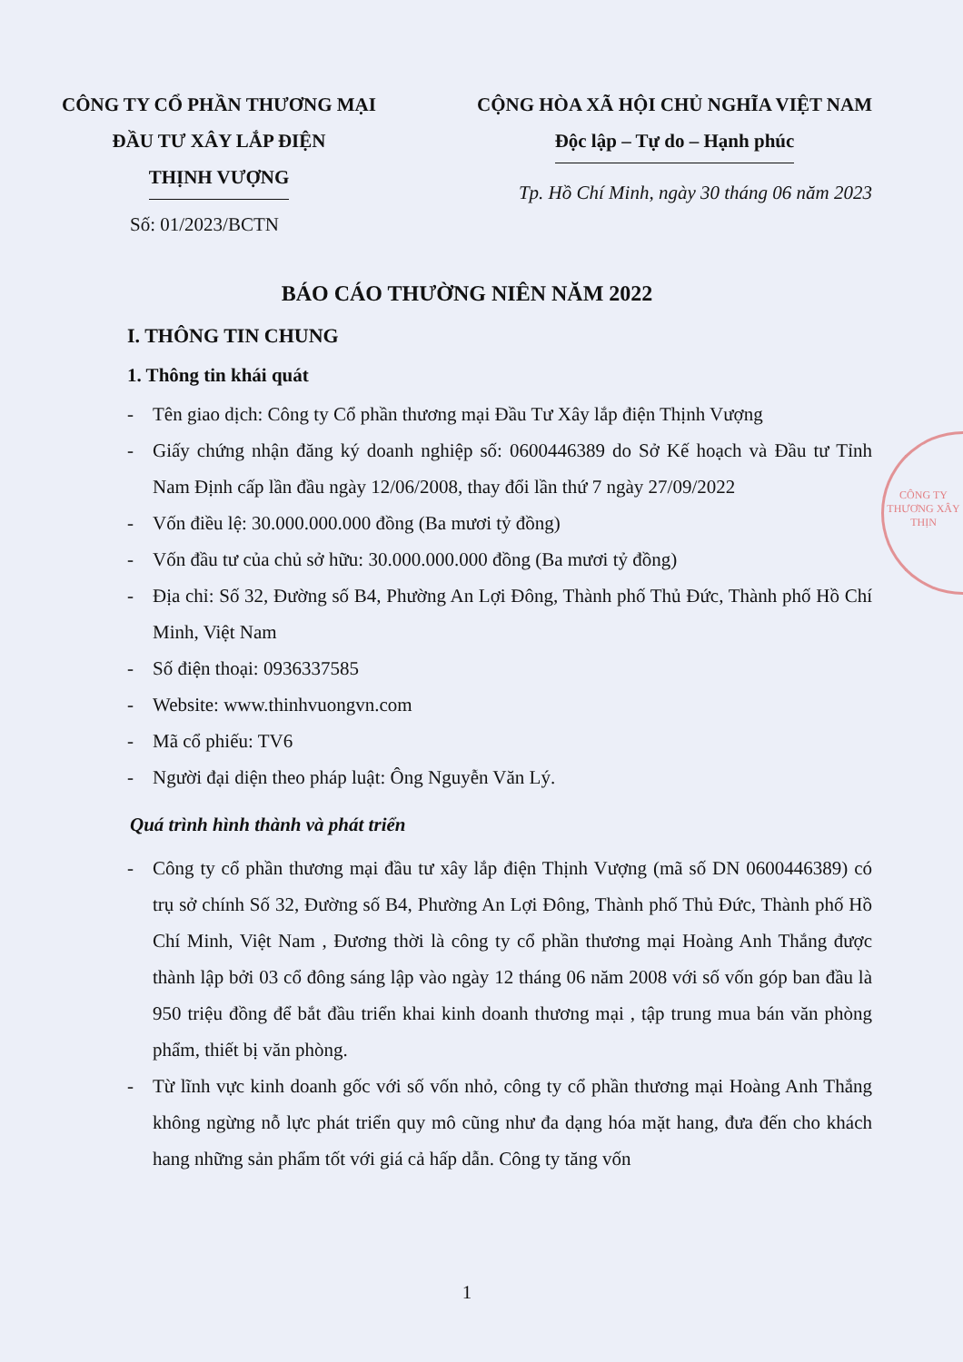CÔNG TY CỔ PHẦN THƯƠNG MẠI
ĐẦU TƯ XÂY LẮP ĐIỆN
THỊNH VƯỢNG
CỘNG HÒA XÃ HỘI CHỦ NGHĨA VIỆT NAM
Độc lập – Tự do – Hạnh phúc
Tp. Hồ Chí Minh, ngày 30 tháng 06 năm 2023
Số: 01/2023/BCTN
BÁO CÁO THƯỜNG NIÊN NĂM 2022
I. THÔNG TIN CHUNG
1. Thông tin khái quát
- Tên giao dịch: Công ty Cổ phần thương mại Đầu Tư Xây lắp điện Thịnh Vượng
- Giấy chứng nhận đăng ký doanh nghiệp số: 0600446389 do Sở Kế hoạch và Đầu tư Tỉnh Nam Định cấp lần đầu ngày 12/06/2008, thay đổi lần thứ 7 ngày 27/09/2022
- Vốn điều lệ: 30.000.000.000 đồng (Ba mươi tỷ đồng)
- Vốn đầu tư của chủ sở hữu: 30.000.000.000 đồng (Ba mươi tỷ đồng)
- Địa chỉ: Số 32, Đường số B4, Phường An Lợi Đông, Thành phố Thủ Đức, Thành phố Hồ Chí Minh, Việt Nam
- Số điện thoại: 0936337585
- Website: www.thinhvuongvn.com
- Mã cổ phiếu: TV6
- Người đại diện theo pháp luật: Ông Nguyễn Văn Lý.
Quá trình hình thành và phát triển
- Công ty cổ phần thương mại đầu tư xây lắp điện Thịnh Vượng (mã số DN 0600446389) có trụ sở chính Số 32, Đường số B4, Phường An Lợi Đông, Thành phố Thủ Đức, Thành phố Hồ Chí Minh, Việt Nam , Đương thời là công ty cổ phần thương mại Hoàng Anh Thắng được thành lập bởi 03 cổ đông sáng lập vào ngày 12 tháng 06 năm 2008 với số vốn góp ban đầu là 950 triệu đồng để bắt đầu triển khai kinh doanh thương mại , tập trung mua bán văn phòng phẩm, thiết bị văn phòng.
- Từ lĩnh vực kinh doanh gốc với số vốn nhỏ, công ty cổ phần thương mại Hoàng Anh Thắng không ngừng nỗ lực phát triển quy mô cũng như đa dạng hóa mặt hang, đưa đến cho khách hang những sản phẩm tốt với giá cả hấp dẫn. Công ty tăng vốn
1
CÔNG TY THƯƠNG XÂY THỊN